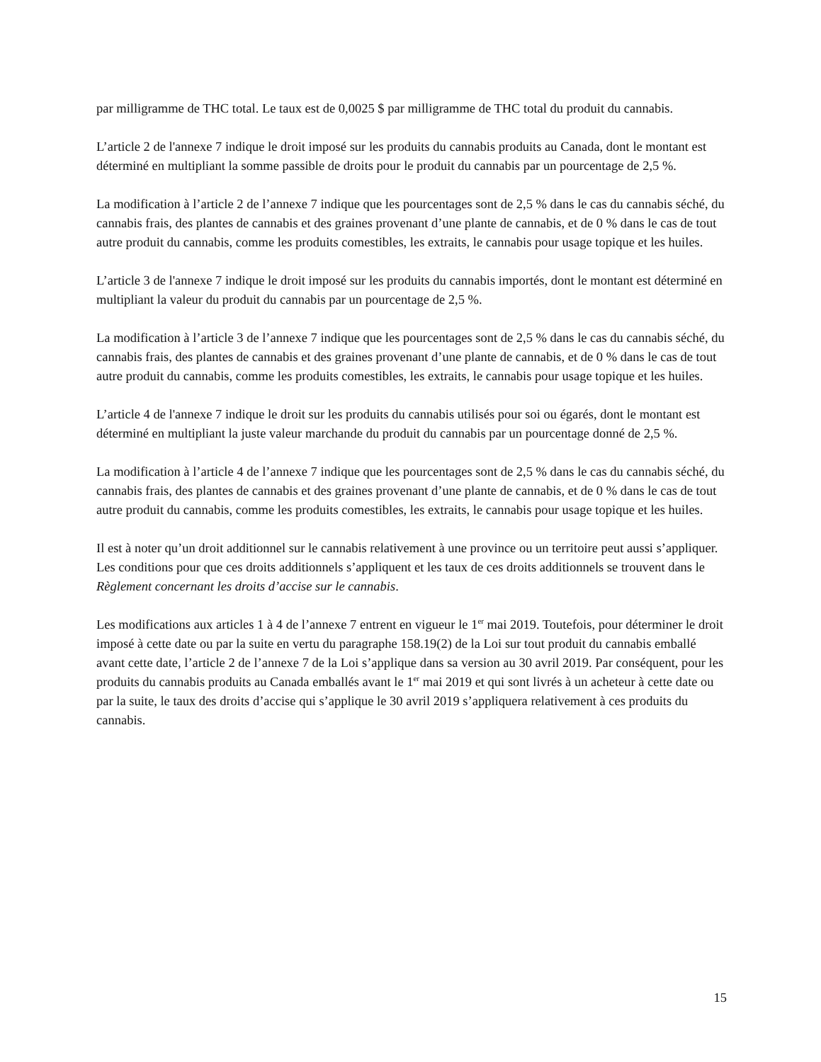par milligramme de THC total. Le taux est de 0,0025 $ par milligramme de THC total du produit du cannabis.
L’article 2 de l'annexe 7 indique le droit imposé sur les produits du cannabis produits au Canada, dont le montant est déterminé en multipliant la somme passible de droits pour le produit du cannabis par un pourcentage de 2,5 %.
La modification à l’article 2 de l’annexe 7 indique que les pourcentages sont de 2,5 % dans le cas du cannabis séché, du cannabis frais, des plantes de cannabis et des graines provenant d’une plante de cannabis, et de 0 % dans le cas de tout autre produit du cannabis, comme les produits comestibles, les extraits, le cannabis pour usage topique et les huiles.
L’article 3 de l'annexe 7 indique le droit imposé sur les produits du cannabis importés, dont le montant est déterminé en multipliant la valeur du produit du cannabis par un pourcentage de 2,5 %.
La modification à l’article 3 de l’annexe 7 indique que les pourcentages sont de 2,5 % dans le cas du cannabis séché, du cannabis frais, des plantes de cannabis et des graines provenant d’une plante de cannabis, et de 0 % dans le cas de tout autre produit du cannabis, comme les produits comestibles, les extraits, le cannabis pour usage topique et les huiles.
L’article 4 de l'annexe 7 indique le droit sur les produits du cannabis utilisés pour soi ou égarés, dont le montant est déterminé en multipliant la juste valeur marchande du produit du cannabis par un pourcentage donné de 2,5 %.
La modification à l’article 4 de l’annexe 7 indique que les pourcentages sont de 2,5 % dans le cas du cannabis séché, du cannabis frais, des plantes de cannabis et des graines provenant d’une plante de cannabis, et de 0 % dans le cas de tout autre produit du cannabis, comme les produits comestibles, les extraits, le cannabis pour usage topique et les huiles.
Il est à noter qu’un droit additionnel sur le cannabis relativement à une province ou un territoire peut aussi s’appliquer. Les conditions pour que ces droits additionnels s’appliquent et les taux de ces droits additionnels se trouvent dans le Règlement concernant les droits d’accise sur le cannabis.
Les modifications aux articles 1 à 4 de l’annexe 7 entrent en vigueur le 1<sup>er</sup> mai 2019. Toutefois, pour déterminer le droit imposé à cette date ou par la suite en vertu du paragraphe 158.19(2) de la Loi sur tout produit du cannabis emballé avant cette date, l’article 2 de l’annexe 7 de la Loi s’applique dans sa version au 30 avril 2019. Par conséquent, pour les produits du cannabis produits au Canada emballés avant le 1<sup>er</sup> mai 2019 et qui sont livrés à un acheteur à cette date ou par la suite, le taux des droits d’accise qui s’applique le 30 avril 2019 s’appliquera relativement à ces produits du cannabis.
15